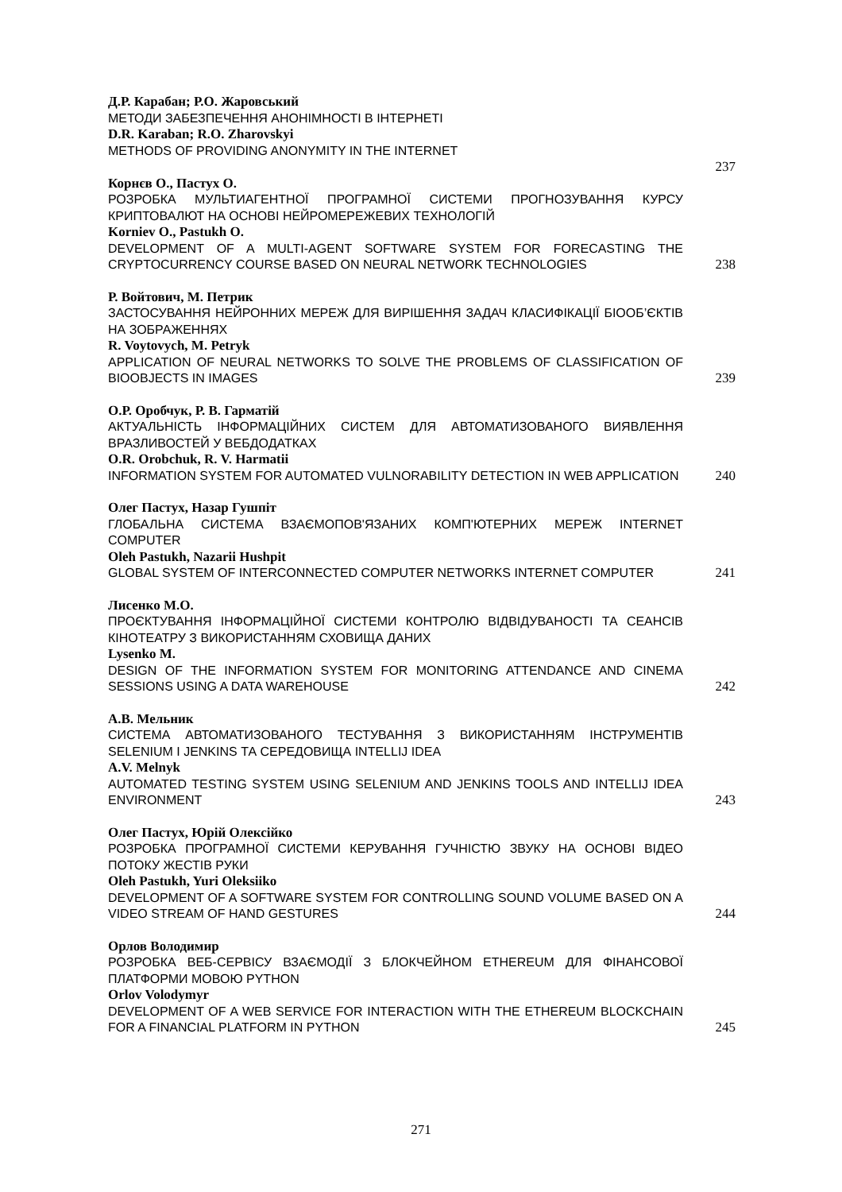Д.Р. Карабан; Р.О. Жаровський
МЕТОДИ ЗАБЕЗПЕЧЕННЯ АНОНІМНОСТІ В ІНТЕРНЕТІ
D.R. Karaban; R.O. Zharovskyi
METHODS OF PROVIDING ANONYMITY IN THE INTERNET
237
Корнєв О., Пастух О.
РОЗРОБКА МУЛЬТИАГЕНТНОЇ ПРОГРАМНОЇ СИСТЕМИ ПРОГНОЗУВАННЯ КУРСУ КРИПТОВАЛЮТ НА ОСНОВІ НЕЙРОМЕРЕЖЕВИХ ТЕХНОЛОГІЙ
Korniev O., Pastukh O.
DEVELOPMENT OF A MULTI-AGENT SOFTWARE SYSTEM FOR FORECASTING THE CRYPTOCURRENCY COURSE BASED ON NEURAL NETWORK TECHNOLOGIES
238
Р. Войтович, М. Петрик
ЗАСТОСУВАННЯ НЕЙРОННИХ МЕРЕЖ ДЛЯ ВИРІШЕННЯ ЗАДАЧ КЛАСИФІКАЦІЇ БІООБ’ЄКТІВ НА ЗОБРАЖЕННЯХ
R. Voytovych, M. Petryk
APPLICATION OF NEURAL NETWORKS TO SOLVE THE PROBLEMS OF CLASSIFICATION OF BIOOBJECTS IN IMAGES
239
О.Р. Оробчук, Р. В. Гарматій
АКТУАЛЬНІСТЬ ІНФОРМАЦІЙНИХ СИСТЕМ ДЛЯ АВТОМАТИЗОВАНОГО ВИЯВЛЕННЯ ВРАЗЛИВОСТЕЙ У ВЕБДОДАТКАХ
O.R. Orobchuk, R. V. Harmatii
INFORMATION SYSTEM FOR AUTOMATED VULNORABILITY DETECTION IN WEB APPLICATION
240
Олег Пастух, Назар Гушпіт
ГЛОБАЛЬНА СИСТЕМА ВЗАЄМОПОВ'ЯЗАНИХ КОМП'ЮТЕРНИХ МЕРЕЖ INTERNET COMPUTER
Oleh Pastukh, Nazarii Hushpit
GLOBAL SYSTEM OF INTERCONNECTED COMPUTER NETWORKS INTERNET COMPUTER
241
Лисенко М.О.
ПРОЄКТУВАННЯ ІНФОРМАЦІЙНОЇ СИСТЕМИ КОНТРОЛЮ ВІДВІДУВАНОСТІ ТА СЕАНСІВ КІНОТЕАТРУ З ВИКОРИСТАННЯМ СХОВИЩА ДАНИХ
Lysenko M.
DESIGN OF THE INFORMATION SYSTEM FOR MONITORING ATTENDANCE AND CINEMA SESSIONS USING A DATA WAREHOUSE
242
А.В. Мельник
СИСТЕМА АВТОМАТИЗОВАНОГО ТЕСТУВАННЯ З ВИКОРИСТАННЯМ ІНСТРУМЕНТІВ SELENIUM І JENKINS ТА СЕРЕДОВИЩА INTELLIJ IDEA
A.V. Melnyk
AUTOMATED TESTING SYSTEM USING SELENIUM AND JENKINS TOOLS AND INTELLIJ IDEA ENVIRONMENT
243
Олег Пастух, Юрій Олексійко
РОЗРОБКА ПРОГРАМНОЇ СИСТЕМИ КЕРУВАННЯ ГУЧНІСТЮ ЗВУКУ НА ОСНОВІ ВІДЕО ПОТОКУ ЖЕСТІВ РУКИ
Oleh Pastukh, Yuri Oleksiiko
DEVELOPMENT OF A SOFTWARE SYSTEM FOR CONTROLLING SOUND VOLUME BASED ON A VIDEO STREAM OF HAND GESTURES
244
Орлов Володимир
РОЗРОБКА ВЕБ-СЕРВІСУ ВЗАЄМОДІЇ З БЛОКЧЕЙНОМ ETHEREUM ДЛЯ ФІНАНСОВОЇ ПЛАТФОРМИ МОВОЮ PYTHON
Orlov Volodymyr
DEVELOPMENT OF A WEB SERVICE FOR INTERACTION WITH THE ETHEREUM BLOCKCHAIN FOR A FINANCIAL PLATFORM IN PYTHON
245
271